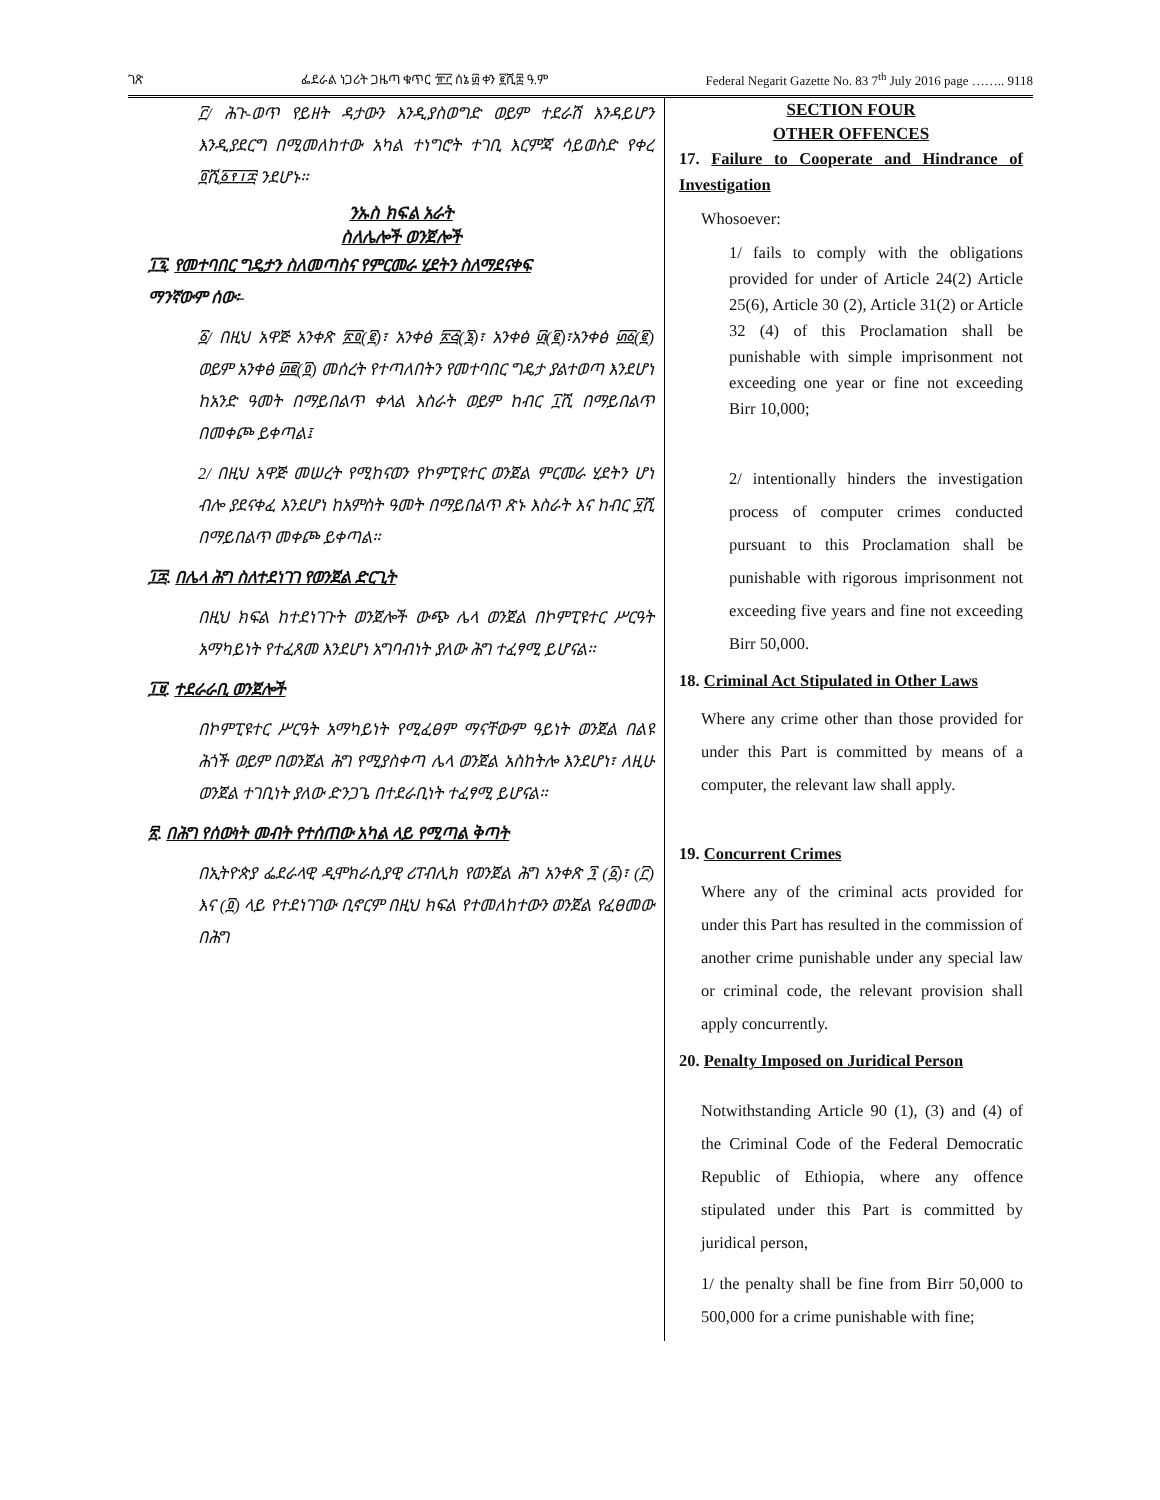ገጽ ፌደራል ነጋሪት ጋዜጣ ቁጥር ፹፫ ሰኔ ፴ ቀን ፪ሺ፰ ዓ.ም Federal Negarit Gazette No. 83 7<sup>th</sup> July 2016 page …….. 9118
፫/ ሕጉ-ወጥ የይዘት ዳታውን እንዲያስወግድ ወይም ተደራሽ እንዳይሆን እንዲያደርግ በሚመለከተው አካል ተነግሮት ተገቢ እርምጃ ሳይወስድ የቀረ ፬ሺ፩፻፲፰ ንደሆኑ፡፡
ንኡስ ክፍል አራት
ስለሌሎች ወንጀሎች
፲፯. የመተባበር ግዴታን ስለመጣስና የምርመራ ሂደትን ስለማደናቀፍ
ማንኛውም ሰው፡-
፩/ በዚህ አዋጅ አንቀጽ ፳፬(፪)፣ አንቀፅ ፳፭(፮)፣ አንቀፅ ፴(፪)፣አንቀፅ ፴፩(፪) ወይም አንቀፅ ፴፪(፬) መሰረት የተጣለበትን የመተባበር ግዴታ ያልተወጣ እንደሆነ ከአንድ ዓመት በማይበልጥ ቀላል እስራት ወይም ከብር ፲ሺ በማይበልጥ በመቀጮ ይቀጣል፤
2/ በዚህ አዋጅ መሠረት የሚከናወን የኮምፒዩተር ወንጀል ምርመራ ሂደትን ሆነ ብሎ ያደናቀፈ እንደሆነ ከአምስት ዓመት በማይበልጥ ጽኑ እስራት እና ከብር ፶ሺ በማይበልጥ መቀጮ ይቀጣል።
፲፰. በሌላ ሕግ ስለተደነገገ የወንጀል ድርጊት
በዚህ ክፍል ከተደነገጉት ወንጀሎች ውጭ ሌላ ወንጀል በኮምፒዩተር ሥርዓት አማካይነት የተፈጸመ እንደሆነ አግባብነት ያለው ሕግ ተፈፃሚ ይሆናል፡፡
፲፱. ተደራራቢ ወንጀሎች
በኮምፒዩተር ሥርዓት አማካይነት የሚፈፀም ማናቸውም ዓይነት ወንጀል በልዩ ሕጎች ወይም በወንጀል ሕግ የሚያስቀጣ ሌላ ወንጀል አስከትሎ እንደሆነ፣ ለዚሁ ወንጀል ተገቢነት ያለው ድንጋጌ በተደራቢነት ተፈፃሚ ይሆናል፡፡
፳. በሕግ የሰውነት መብት የተሰጠው አካል ላይ የሚጣል ቅጣት
በኢትዮጵያ ፌደራላዊ ዲሞክራሲያዊ ሪፐብሊክ የወንጀል ሕግ አንቀጽ ፺ (፩)፣ (፫) እና (፬) ላይ የተደነገገው ቢኖርም በዚህ ክፍል የተመለከተውን ወንጀል የፈፀመው በሕግ
SECTION FOUR
OTHER OFFENCES
17. Failure to Cooperate and Hindrance of Investigation
Whosoever:
1/ fails to comply with the obligations provided for under of Article 24(2) Article 25(6), Article 30 (2), Article 31(2) or Article 32 (4) of this Proclamation shall be punishable with simple imprisonment not exceeding one year or fine not exceeding Birr 10,000;
2/ intentionally hinders the investigation process of computer crimes conducted pursuant to this Proclamation shall be punishable with rigorous imprisonment not exceeding five years and fine not exceeding Birr 50,000.
18. Criminal Act Stipulated in Other Laws
Where any crime other than those provided for under this Part is committed by means of a computer, the relevant law shall apply.
19. Concurrent Crimes
Where any of the criminal acts provided for under this Part has resulted in the commission of another crime punishable under any special law or criminal code, the relevant provision shall apply concurrently.
20. Penalty Imposed on Juridical Person
Notwithstanding Article 90 (1), (3) and (4) of the Criminal Code of the Federal Democratic Republic of Ethiopia, where any offence stipulated under this Part is committed by juridical person,
1/ the penalty shall be fine from Birr 50,000 to 500,000 for a crime punishable with fine;